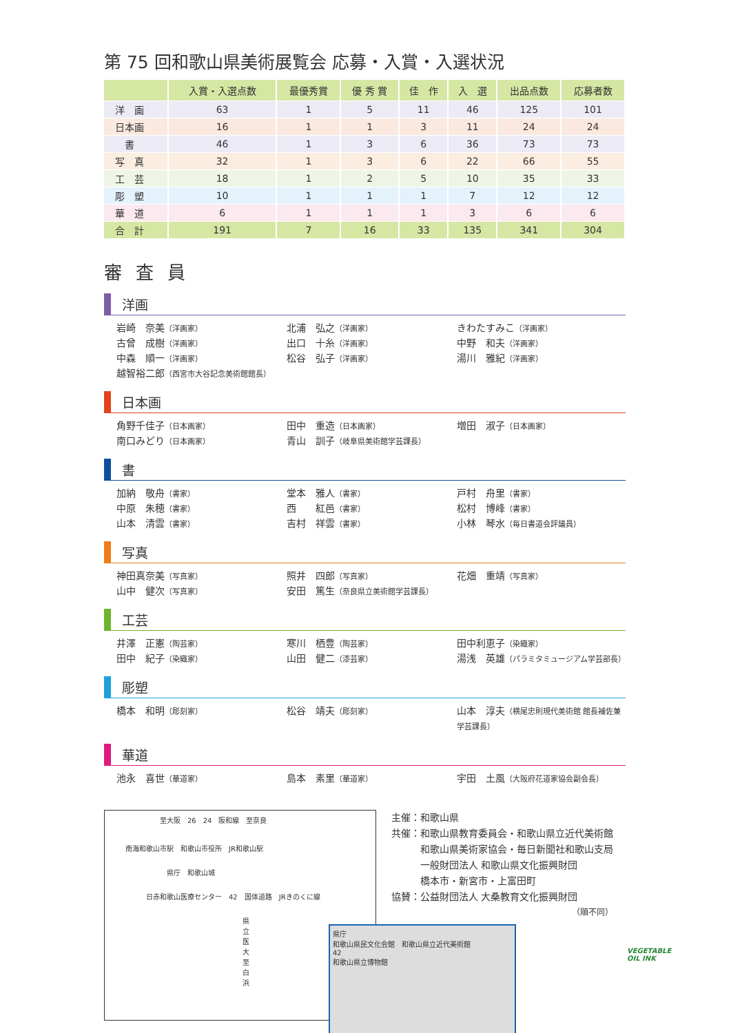第 75 回和歌山県美術展覧会 応募・入賞・入選状況
| | 入賞・入選点数 | 最優秀賞 | 優 秀 賞 | 佳 作 | 入 選 | 出品点数 | 応募者数 |
| --- | --- | --- | --- | --- | --- | --- | --- |
| 洋 画 | 63 | 1 | 5 | 11 | 46 | 125 | 101 |
| 日本画 | 16 | 1 | 1 | 3 | 11 | 24 | 24 |
| 書 | 46 | 1 | 3 | 6 | 36 | 73 | 73 |
| 写 真 | 32 | 1 | 3 | 6 | 22 | 66 | 55 |
| 工 芸 | 18 | 1 | 2 | 5 | 10 | 35 | 33 |
| 彫 塑 | 10 | 1 | 1 | 1 | 7 | 12 | 12 |
| 華 道 | 6 | 1 | 1 | 1 | 3 | 6 | 6 |
| 合 計 | 191 | 7 | 16 | 33 | 135 | 341 | 304 |
審査員
洋画
岩崎　奈美（洋画家） 北浦　弘之（洋画家） きわたすみこ（洋画家） 古曾　成樹（洋画家） 出口　十糸（洋画家） 中野　和夫（洋画家） 中森　順一（洋画家） 松谷　弘子（洋画家） 湯川　雅紀（洋画家） 越智裕二郎（西宮市大谷記念美術館館長）
日本画
角野千佳子（日本画家） 田中　重造（日本画家） 増田　淑子（日本画家） 南口みどり（日本画家） 青山　訓子（岐阜県美術館学芸課長）
書
加納　敬舟（書家） 堂本　雅人（書家） 戸村　舟里（書家） 中原　朱穂（書家） 西　　紅邑（書家） 松村　博峰（書家） 山本　清雲（書家） 吉村　祥雲（書家） 小林　琴水（毎日書道会評議員）
写真
神田真奈美（写真家） 照井　四郎（写真家） 花畑　重靖（写真家） 山中　健次（写真家） 安田　篤生（奈良県立美術館学芸課長）
工芸
井澤　正憲（陶芸家） 寒川　栖豊（陶芸家） 田中利恵子（染織家） 田中　紀子（染織家） 山田　健二（漆芸家） 湯浅　英雄（パラミタミュージアム学芸部長）
彫塑
橋本　和明（彫刻家） 松谷　靖夫（彫刻家） 山本　淳夫（横尾忠則現代美術館 館長補佐兼学芸課長）
華道
池永　喜世（華道家） 島本　素里（華道家） 宇田　土風（大阪府花道家協会副会長）
至大阪　26　24　阪和線　至奈良
南海和歌山市駅　和歌山市役所　JR和歌山駅
県庁　和歌山城
日赤和歌山医療センター　42　国体道路　JRきのくに線
県立医大　至白浜
県庁
和歌山県民文化会館　和歌山県立近代美術館
42
和歌山県立博物館
主催：和歌山県
共催：和歌山県教育委員会・和歌山県立近代美術館
　　　和歌山県美術家協会・毎日新聞社和歌山支局
　　　一般財団法人 和歌山県文化振興財団
　　　橋本市・新宮市・上富田町
協賛：公益財団法人 大桑教育文化振興財団
（順不同）
VEGETABLE
OIL INK